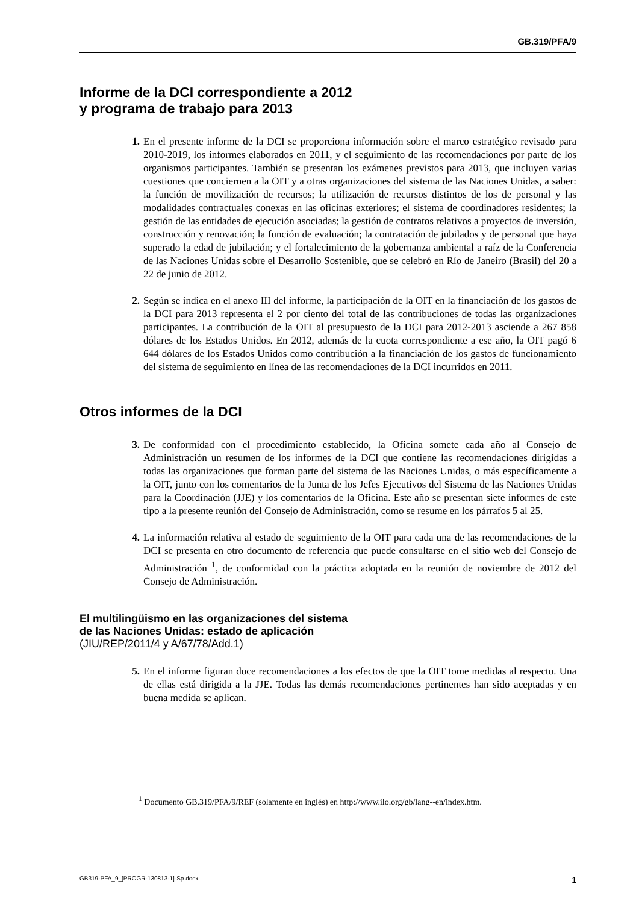GB.319/PFA/9
Informe de la DCI correspondiente a 2012
y programa de trabajo para 2013
1. En el presente informe de la DCI se proporciona información sobre el marco estratégico revisado para 2010-2019, los informes elaborados en 2011, y el seguimiento de las recomendaciones por parte de los organismos participantes. También se presentan los exámenes previstos para 2013, que incluyen varias cuestiones que conciernen a la OIT y a otras organizaciones del sistema de las Naciones Unidas, a saber: la función de movilización de recursos; la utilización de recursos distintos de los de personal y las modalidades contractuales conexas en las oficinas exteriores; el sistema de coordinadores residentes; la gestión de las entidades de ejecución asociadas; la gestión de contratos relativos a proyectos de inversión, construcción y renovación; la función de evaluación; la contratación de jubilados y de personal que haya superado la edad de jubilación; y el fortalecimiento de la gobernanza ambiental a raíz de la Conferencia de las Naciones Unidas sobre el Desarrollo Sostenible, que se celebró en Río de Janeiro (Brasil) del 20 a 22 de junio de 2012.
2. Según se indica en el anexo III del informe, la participación de la OIT en la financiación de los gastos de la DCI para 2013 representa el 2 por ciento del total de las contribuciones de todas las organizaciones participantes. La contribución de la OIT al presupuesto de la DCI para 2012-2013 asciende a 267 858 dólares de los Estados Unidos. En 2012, además de la cuota correspondiente a ese año, la OIT pagó 6 644 dólares de los Estados Unidos como contribución a la financiación de los gastos de funcionamiento del sistema de seguimiento en línea de las recomendaciones de la DCI incurridos en 2011.
Otros informes de la DCI
3. De conformidad con el procedimiento establecido, la Oficina somete cada año al Consejo de Administración un resumen de los informes de la DCI que contiene las recomendaciones dirigidas a todas las organizaciones que forman parte del sistema de las Naciones Unidas, o más específicamente a la OIT, junto con los comentarios de la Junta de los Jefes Ejecutivos del Sistema de las Naciones Unidas para la Coordinación (JJE) y los comentarios de la Oficina. Este año se presentan siete informes de este tipo a la presente reunión del Consejo de Administración, como se resume en los párrafos 5 al 25.
4. La información relativa al estado de seguimiento de la OIT para cada una de las recomendaciones de la DCI se presenta en otro documento de referencia que puede consultarse en el sitio web del Consejo de Administración <sup>1</sup>, de conformidad con la práctica adoptada en la reunión de noviembre de 2012 del Consejo de Administración.
El multilingüismo en las organizaciones del sistema
de las Naciones Unidas: estado de aplicación
(JIU/REP/2011/4 y A/67/78/Add.1)
5. En el informe figuran doce recomendaciones a los efectos de que la OIT tome medidas al respecto. Una de ellas está dirigida a la JJE. Todas las demás recomendaciones pertinentes han sido aceptadas y en buena medida se aplican.
<sup>1</sup> Documento GB.319/PFA/9/REF (solamente en inglés) en http://www.ilo.org/gb/lang--en/index.htm.
GB319-PFA_9_[PROGR-130813-1]-Sp.docx 1